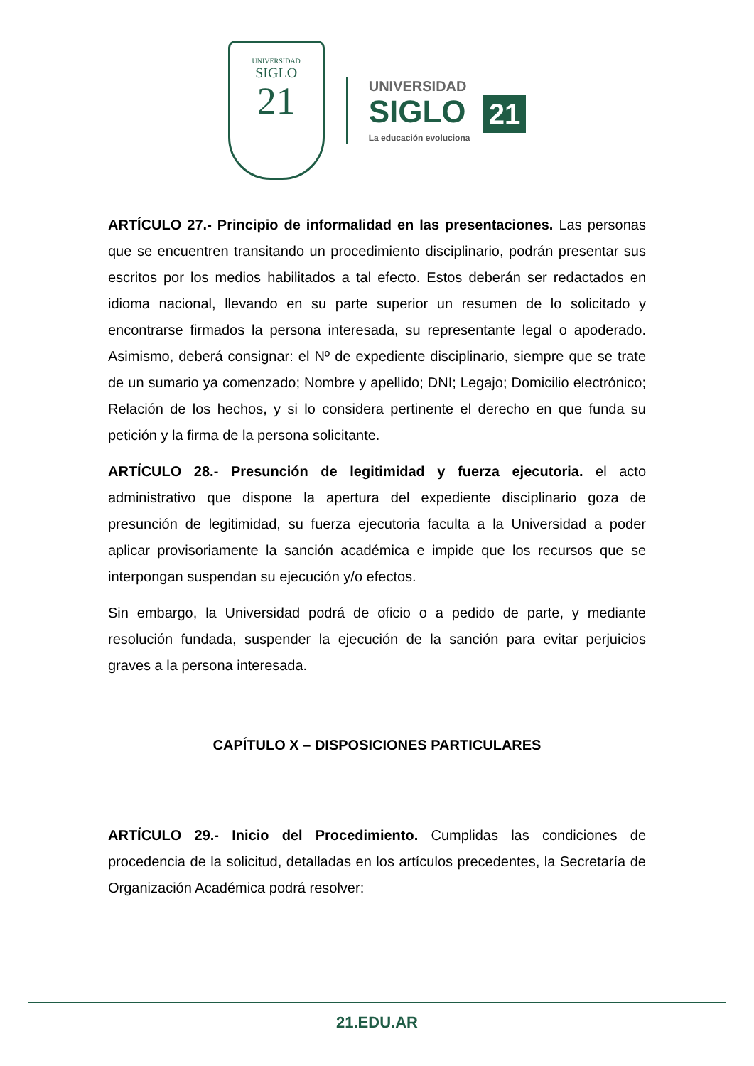UNIVERSIDAD
SIGLO
21
UNIVERSIDAD
SIGLO 21
La educación evoluciona
ARTÍCULO 27.- Principio de informalidad en las presentaciones. Las personas que se encuentren transitando un procedimiento disciplinario, podrán presentar sus escritos por los medios habilitados a tal efecto. Estos deberán ser redactados en idioma nacional, llevando en su parte superior un resumen de lo solicitado y encontrarse firmados la persona interesada, su representante legal o apoderado. Asimismo, deberá consignar: el Nº de expediente disciplinario, siempre que se trate de un sumario ya comenzado; Nombre y apellido; DNI; Legajo; Domicilio electrónico; Relación de los hechos, y si lo considera pertinente el derecho en que funda su petición y la firma de la persona solicitante.
ARTÍCULO 28.- Presunción de legitimidad y fuerza ejecutoria. el acto administrativo que dispone la apertura del expediente disciplinario goza de presunción de legitimidad, su fuerza ejecutoria faculta a la Universidad a poder aplicar provisoriamente la sanción académica e impide que los recursos que se interpongan suspendan su ejecución y/o efectos.
Sin embargo, la Universidad podrá de oficio o a pedido de parte, y mediante resolución fundada, suspender la ejecución de la sanción para evitar perjuicios graves a la persona interesada.
CAPÍTULO X – DISPOSICIONES PARTICULARES
ARTÍCULO 29.- Inicio del Procedimiento. Cumplidas las condiciones de procedencia de la solicitud, detalladas en los artículos precedentes, la Secretaría de Organización Académica podrá resolver:
21.EDU.AR